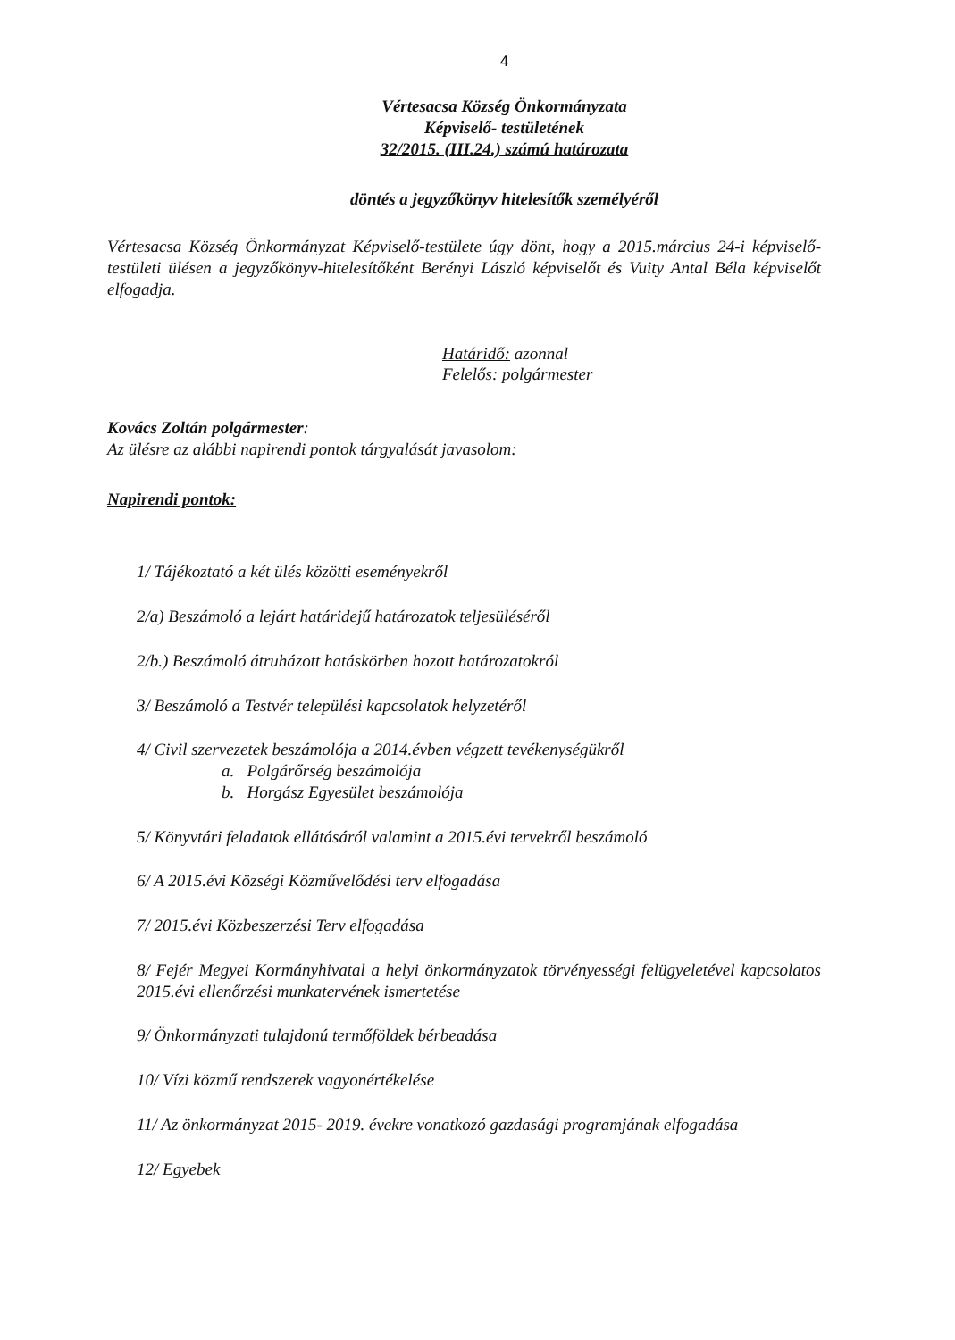4
Vértesacsa Község Önkormányzata
Képviselő- testületének
32/2015. (III.24.) számú határozata
döntés a jegyzőkönyv hitelesítők személyéről
Vértesacsa Község Önkormányzat Képviselő-testülete úgy dönt, hogy a 2015.március 24-i képviselő-testületi ülésen a jegyzőkönyv-hitelesítőként Berényi László képviselőt és Vuity Antal Béla képviselőt elfogadja.
Határidő: azonnal
Felelős: polgármester
Kovács Zoltán polgármester:
Az ülésre az alábbi napirendi pontok tárgyalását javasolom:
Napirendi pontok:
1/ Tájékoztató a két ülés közötti eseményekről
2/a) Beszámoló a lejárt határidejű határozatok teljesüléséről
2/b.) Beszámoló átruházott hatáskörben hozott határozatokról
3/ Beszámoló a Testvér települési kapcsolatok helyzetéről
4/ Civil szervezetek beszámolója a 2014.évben végzett tevékenységükről
a. Polgárőrség beszámolója
b. Horgász Egyesület beszámolója
5/ Könyvtári feladatok ellátásáról valamint a 2015.évi tervekről beszámoló
6/ A 2015.évi Községi Közművelődési terv elfogadása
7/ 2015.évi Közbeszerzési Terv elfogadása
8/ Fejér Megyei Kormányhivatal a helyi önkormányzatok törvényességi felügyeletével kapcsolatos 2015.évi ellenőrzési munkatervének ismertetése
9/ Önkormányzati tulajdonú termőföldek bérbeadása
10/ Vízi közmű rendszerek vagyonértékelése
11/ Az önkormányzat 2015- 2019. évekre vonatkozó gazdasági programjának elfogadása
12/ Egyebek